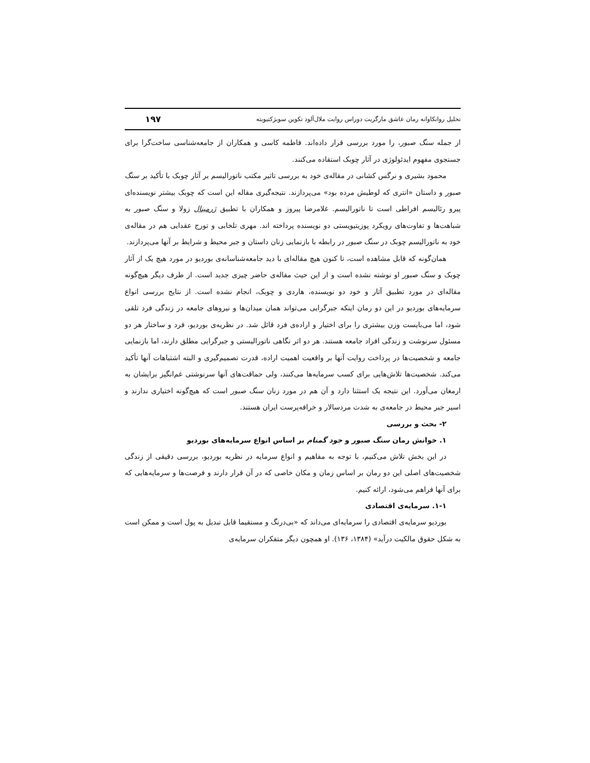تحلیل روانکاوانه رمان عاشق مارگریت دوراس روایت ملال‌آلود تکوین سوبژکتیویته ۱۹۷
از جمله سنگ صبور، را مورد بررسی قرار داده‌اند. فاطمه کاسی و همکاران از جامعه‌شناسی ساخت‌گرا برای جستجوی مفهوم ایدئولوژی در آثار چوبک استقاده می‌کنند.
محمود بشیری و نرگس کشانی در مقاله‌ی خود به بررسی تاثیر مکتب ناتورالیسم بر آثار چوبک با تأکید بر سنگ صبور و داستان «انتری که لوطیش مرده بود» می‌پردازند. نتیجه‌گیری مقاله این است که چوبک بیشتر نویسنده‌ای پیرو رئالیسم افراطی است تا ناتورالیسم. غلامرضا پیروز و همکاران با تطبیق ژرمینال زولا و سنگ صبور به شباهت‌ها و تفاوت‌های رویکرد پوزیتیویستی دو نویسنده پرداخته اند. مهری تلخابی و تورج عقدایی هم در مقاله‌ی خود به ناتورالیسم چوبک در سنگ صبور در رابطه با بازنمایی زنان داستان و جبر محیط و شرایط بر آنها می‌پردازند.
همان‌گونه که قابل مشاهده است، تا کنون هیچ مقاله‌ای با دید جامعه‌شناسانه‌ی بوردیو در مورد هیچ یک از آثار چوبک و سنگ صبور او نوشته نشده است و از این حیث مقاله‌ی حاضر چیزی جدید است. از طرف دیگر هیچ‌گونه مقاله‌ای در مورد تطبیق آثار و خود دو نویسنده، هاردی و چوبک، انجام نشده است. از نتایج بررسی انواع سرمایه‌های بوردیو در این دو رمان اینکه جبرگرایی می‌تواند همان میدان‌ها و نیروهای جامعه در زندگی فرد تلقی شود، اما می‌بایست وزن بیشتری را برای اختیار و اراده‌ی فرد قائل شد. در نظریه‌ی بوردیو، فرد و ساختار هر دو مسئول سرنوشت و زندگی افراد جامعه هستند. هر دو اثر نگاهی ناتورالیستی و جبرگرایی مطلق دارند، اما بازنمایی جامعه و شخصیت‌ها در پرداخت روایت آنها بر واقعیت اهمیت اراده، قدرت تصمیم‌گیری و البته اشتباهات آنها تأکید می‌کند. شخصیت‌ها تلاش‌هایی برای کسب سرمایه‌ها می‌کنند، ولی حماقت‌های آنها سرنوشتی غم‌انگیز برایشان به ارمغان می‌آورد. این نتیجه یک استثنا دارد و آن هم در مورد زنان سنگ صبور است که هیچ‌گونه اختیاری ندارند و اسیر جبر محیط در جامعه‌ی به شدت مردسالار و خرافه‌پرست ایران هستند.
۲- بحث و بررسی
۱. خوانش رمان سنگ صبور و جود گمنام بر اساس انواع سرمایه‌های بوردیو
در این بخش تلاش می‌کنیم، با توجه به مفاهیم و انواع سرمایه در نظریه بوردیو، بررسی دقیقی از زندگی شخصیت‌های اصلی این دو رمان بر اساس زمان و مکان خاصی که در آن قرار دارند و فرصت‌ها و سرمایه‌هایی که برای آنها فراهم می‌شود، ارائه کنیم.
۱-۱. سرمایه‌ی اقتصادی
بوردیو سرمایه‌ی اقتصادی را سرمایه‌ای می‌داند که «بی‌درنگ و مستقیما قابل تبدیل به پول است و ممکن است به شکل حقوق مالکیت درآید» (۱۳۸۴، ۱۳۶). او همچون دیگر متفکران سرمایه‌ی